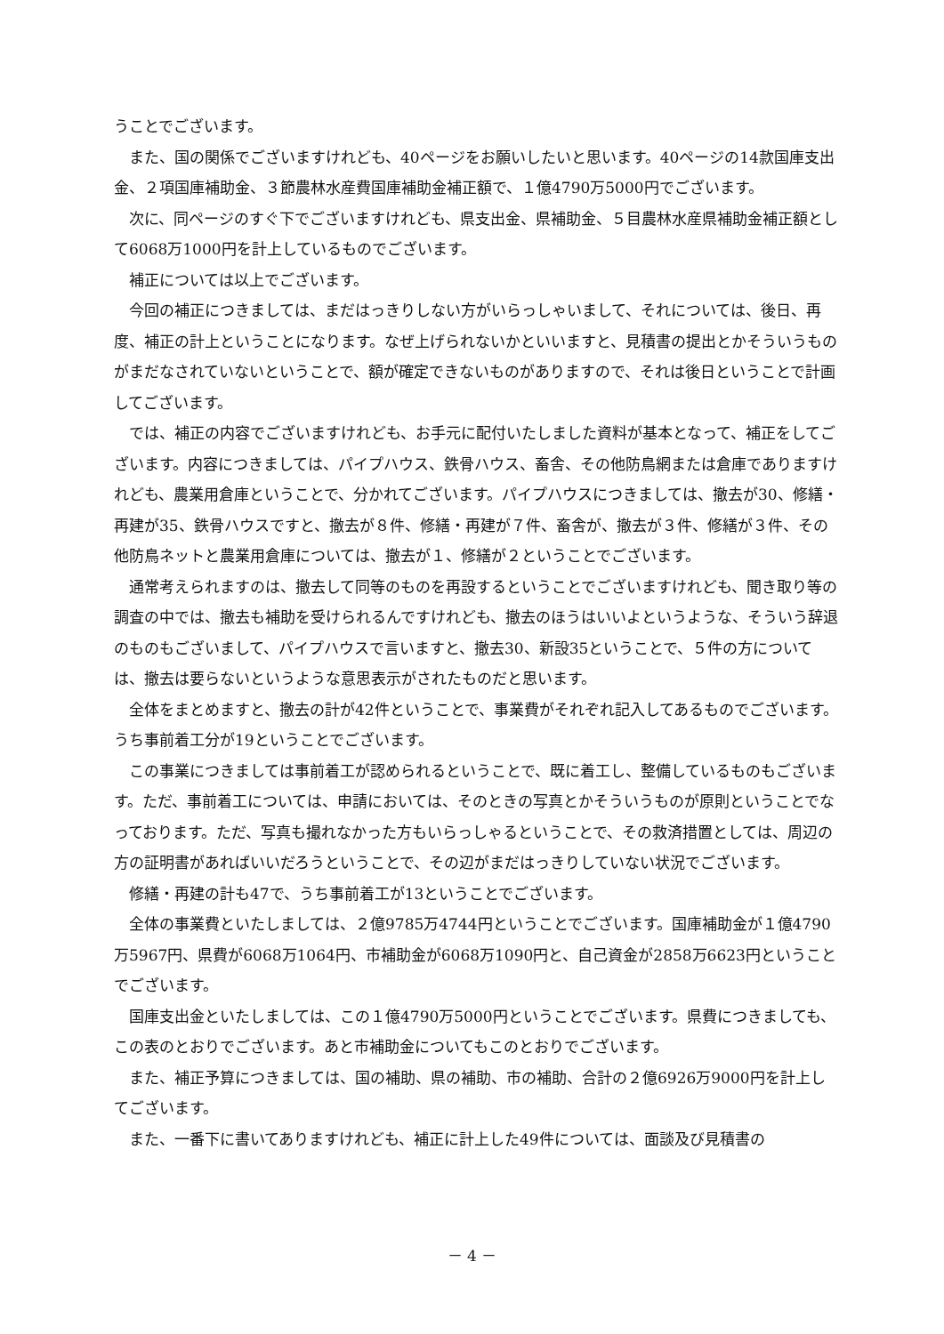うことでございます。
また、国の関係でございますけれども、40ページをお願いしたいと思います。40ページの14款国庫支出金、２項国庫補助金、３節農林水産費国庫補助金補正額で、１億4790万5000円でございます。
次に、同ページのすぐ下でございますけれども、県支出金、県補助金、５目農林水産県補助金補正額として6068万1000円を計上しているものでございます。
補正については以上でございます。
今回の補正につきましては、まだはっきりしない方がいらっしゃいまして、それについては、後日、再度、補正の計上ということになります。なぜ上げられないかといいますと、見積書の提出とかそういうものがまだなされていないということで、額が確定できないものがありますので、それは後日ということで計画してございます。
では、補正の内容でございますけれども、お手元に配付いたしました資料が基本となって、補正をしてございます。内容につきましては、パイプハウス、鉄骨ハウス、畜舎、その他防鳥網または倉庫でありますけれども、農業用倉庫ということで、分かれてございます。パイプハウスにつきましては、撤去が30、修繕・再建が35、鉄骨ハウスですと、撤去が８件、修繕・再建が７件、畜舎が、撤去が３件、修繕が３件、その他防鳥ネットと農業用倉庫については、撤去が１、修繕が２ということでございます。
通常考えられますのは、撤去して同等のものを再設するということでございますけれども、聞き取り等の調査の中では、撤去も補助を受けられるんですけれども、撤去のほうはいいよというような、そういう辞退のものもございまして、パイプハウスで言いますと、撤去30、新設35ということで、５件の方については、撤去は要らないというような意思表示がされたものだと思います。
全体をまとめますと、撤去の計が42件ということで、事業費がそれぞれ記入してあるものでございます。うち事前着工分が19ということでございます。
この事業につきましては事前着工が認められるということで、既に着工し、整備しているものもございます。ただ、事前着工については、申請においては、そのときの写真とかそういうものが原則ということでなっております。ただ、写真も撮れなかった方もいらっしゃるということで、その救済措置としては、周辺の方の証明書があればいいだろうということで、その辺がまだはっきりしていない状況でございます。
修繕・再建の計も47で、うち事前着工が13ということでございます。
全体の事業費といたしましては、２億9785万4744円ということでございます。国庫補助金が１億4790万5967円、県費が6068万1064円、市補助金が6068万1090円と、自己資金が2858万6623円ということでございます。
国庫支出金といたしましては、この１億4790万5000円ということでございます。県費につきましても、この表のとおりでございます。あと市補助金についてもこのとおりでございます。
また、補正予算につきましては、国の補助、県の補助、市の補助、合計の２億6926万9000円を計上してございます。
また、一番下に書いてありますけれども、補正に計上した49件については、面談及び見積書の
－ 4 －